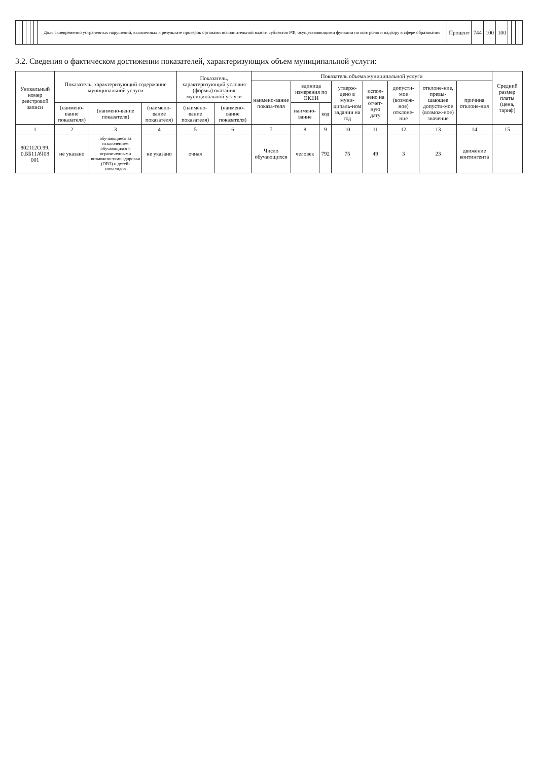| | | | | | | Доля своевременно устраненных нарушений, выявленных в результате проверок органами исполнительной власти субъектов РФ, осуществляющими функции по контролю и надзору в сфере образования | Процент | 744 | 100 | 100 | | | | |
3.2. Сведения о фактическом достижении показателей, характеризующих объем муниципальной услуги:
| Уникальный номер реестровой записи | Показатель, характеризующий содержание муниципальной услуги | | | Показатель, характеризующий условия (формы) оказания муниципальной услуги | | Показатель объема муниципальной услуги | | | | | | | | Средний размер платы (цена, тариф) |
| --- | --- | --- | --- | --- | --- | --- | --- | --- | --- | --- | --- | --- | --- | --- |
| | | | | | | наимено-вание показа-теля | единица измерения по ОКЕИ | | утверж-дено в муни-ципаль-ном задании на год | испол-нено на отчет-ную дату | допусти-мое (возмож-ное) отклоне-ние | отклоне-ние, превы-шающее допусти-мое (возмож-ное) значение | причина отклоне-ния | |
| | (наимено-вание показателя) | (наимено-вание показателя) | (наимено-вание показателя) | (наимено-вание показателя) | (наимено-вание показателя) | | наимено-вание | код | | | | | | |
| 1 | 2 | 3 | 4 | 5 | 6 | 7 | 8 | 9 | 10 | 11 | 12 | 13 | 14 | 15 |
| 802112О.99. 0.ББ11АЧ08 001 | не указано | обучающиеся за исключением обучающихся с ограниченными возможностями здоровья (ОВЗ) и детей-инвалидов | не указано | очная | | Число обучающихся | человек | 792 | 75 | 49 | 3 | 23 | движение контингента | |